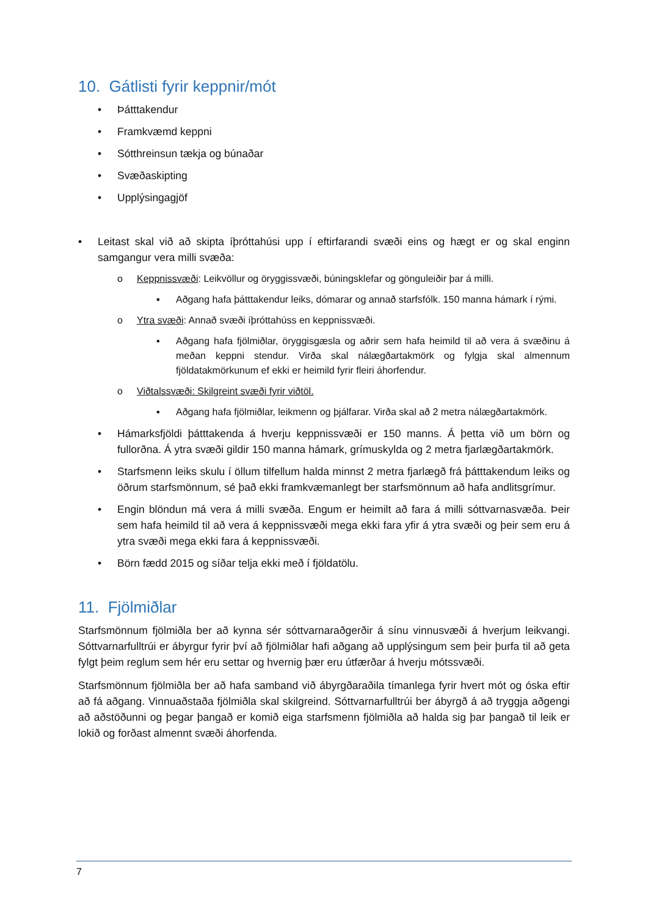10. Gátlisti fyrir keppnir/mót
• Þátttakendur
• Framkvæmd keppni
• Sótthreinsun tækja og búnaðar
• Svæðaskipting
• Upplýsingagjöf
• Leitast skal við að skipta íþróttahúsi upp í eftirfarandi svæði eins og hægt er og skal enginn samgangur vera milli svæða:
o Keppnissvæði: Leikvöllur og öryggissvæði, búningsklefar og gönguleiðir þar á milli.
▪ Aðgang hafa þátttakendur leiks, dómarar og annað starfsfólk. 150 manna hámark í rými.
o Ytra svæði: Annað svæði íþróttahúss en keppnissvæði.
▪ Aðgang hafa fjölmiðlar, öryggisgæsla og aðrir sem hafa heimild til að vera á svæðinu á meðan keppni stendur. Virða skal nálægðartakmörk og fylgja skal almennum fjöldatakmörkunum ef ekki er heimild fyrir fleiri áhorfendur.
o Viðtalssvæði: Skilgreint svæði fyrir viðtöl.
▪ Aðgang hafa fjölmiðlar, leikmenn og þjálfarar. Virða skal að 2 metra nálægðartakmörk.
• Hámarksfjöldi þátttakenda á hverju keppnissvæði er 150 manns. Á þetta við um börn og fullorðna. Á ytra svæði gildir 150 manna hámark, grímuskylda og 2 metra fjarlægðartakmörk.
• Starfsmenn leiks skulu í öllum tilfellum halda minnst 2 metra fjarlægð frá þátttakendum leiks og öðrum starfsmönnum, sé það ekki framkvæmanlegt ber starfsmönnum að hafa andlitsgrímur.
• Engin blöndun má vera á milli svæða. Engum er heimilt að fara á milli sóttvarnasvæða. Þeir sem hafa heimild til að vera á keppnissvæði mega ekki fara yfir á ytra svæði og þeir sem eru á ytra svæði mega ekki fara á keppnissvæði.
• Börn fædd 2015 og síðar telja ekki með í fjöldatölu.
11. Fjölmiðlar
Starfsmönnum fjölmiðla ber að kynna sér sóttvarnaraðgerðir á sínu vinnusvæði á hverjum leikvangi. Sóttvarnarfulltrúi er ábyrgur fyrir því að fjölmiðlar hafi aðgang að upplýsingum sem þeir þurfa til að geta fylgt þeim reglum sem hér eru settar og hvernig þær eru útfærðar á hverju mótssvæði.
Starfsmönnum fjölmiðla ber að hafa samband við ábyrgðaraðila tímanlega fyrir hvert mót og óska eftir að fá aðgang. Vinnuaðstaða fjölmiðla skal skilgreind. Sóttvarnarfulltrúi ber ábyrgð á að tryggja aðgengi að aðstöðunni og þegar þangað er komið eiga starfsmenn fjölmiðla að halda sig þar þangað til leik er lokið og forðast almennt svæði áhorfenda.
7